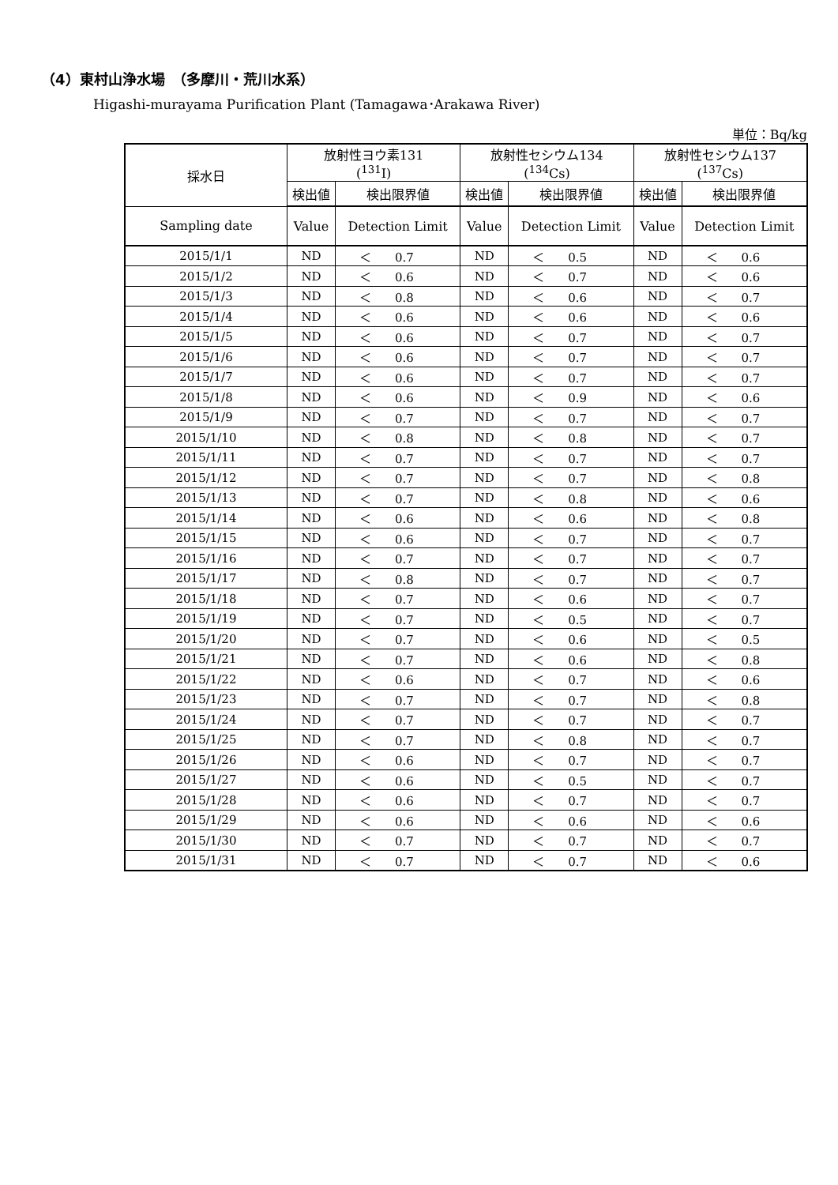（4）東村山浄水場　（多摩川・荒川水系）
Higashi-murayama Purification Plant (Tamagawa･Arakawa River)
単位：Bq/kg
| 採水日 | 放射性ヨウ素131 (<sup>131</sup>I) | | 放射性セシウム134 (<sup>134</sup>Cs) | | 放射性セシウム137 (<sup>137</sup>Cs) | |
| --- | --- | --- | --- | --- | --- | --- |
| | 検出値 | 検出限界値 | 検出値 | 検出限界値 | 検出値 | 検出限界値 |
| Sampling date | Value | Detection Limit | Value | Detection Limit | Value | Detection Limit |
| 2015/1/1 | ND | ＜ 0.7 | ND | ＜ 0.5 | ND | ＜ 0.6 |
| 2015/1/2 | ND | ＜ 0.6 | ND | ＜ 0.7 | ND | ＜ 0.6 |
| 2015/1/3 | ND | ＜ 0.8 | ND | ＜ 0.6 | ND | ＜ 0.7 |
| 2015/1/4 | ND | ＜ 0.6 | ND | ＜ 0.6 | ND | ＜ 0.6 |
| 2015/1/5 | ND | ＜ 0.6 | ND | ＜ 0.7 | ND | ＜ 0.7 |
| 2015/1/6 | ND | ＜ 0.6 | ND | ＜ 0.7 | ND | ＜ 0.7 |
| 2015/1/7 | ND | ＜ 0.6 | ND | ＜ 0.7 | ND | ＜ 0.7 |
| 2015/1/8 | ND | ＜ 0.6 | ND | ＜ 0.9 | ND | ＜ 0.6 |
| 2015/1/9 | ND | ＜ 0.7 | ND | ＜ 0.7 | ND | ＜ 0.7 |
| 2015/1/10 | ND | ＜ 0.8 | ND | ＜ 0.8 | ND | ＜ 0.7 |
| 2015/1/11 | ND | ＜ 0.7 | ND | ＜ 0.7 | ND | ＜ 0.7 |
| 2015/1/12 | ND | ＜ 0.7 | ND | ＜ 0.7 | ND | ＜ 0.8 |
| 2015/1/13 | ND | ＜ 0.7 | ND | ＜ 0.8 | ND | ＜ 0.6 |
| 2015/1/14 | ND | ＜ 0.6 | ND | ＜ 0.6 | ND | ＜ 0.8 |
| 2015/1/15 | ND | ＜ 0.6 | ND | ＜ 0.7 | ND | ＜ 0.7 |
| 2015/1/16 | ND | ＜ 0.7 | ND | ＜ 0.7 | ND | ＜ 0.7 |
| 2015/1/17 | ND | ＜ 0.8 | ND | ＜ 0.7 | ND | ＜ 0.7 |
| 2015/1/18 | ND | ＜ 0.7 | ND | ＜ 0.6 | ND | ＜ 0.7 |
| 2015/1/19 | ND | ＜ 0.7 | ND | ＜ 0.5 | ND | ＜ 0.7 |
| 2015/1/20 | ND | ＜ 0.7 | ND | ＜ 0.6 | ND | ＜ 0.5 |
| 2015/1/21 | ND | ＜ 0.7 | ND | ＜ 0.6 | ND | ＜ 0.8 |
| 2015/1/22 | ND | ＜ 0.6 | ND | ＜ 0.7 | ND | ＜ 0.6 |
| 2015/1/23 | ND | ＜ 0.7 | ND | ＜ 0.7 | ND | ＜ 0.8 |
| 2015/1/24 | ND | ＜ 0.7 | ND | ＜ 0.7 | ND | ＜ 0.7 |
| 2015/1/25 | ND | ＜ 0.7 | ND | ＜ 0.8 | ND | ＜ 0.7 |
| 2015/1/26 | ND | ＜ 0.6 | ND | ＜ 0.7 | ND | ＜ 0.7 |
| 2015/1/27 | ND | ＜ 0.6 | ND | ＜ 0.5 | ND | ＜ 0.7 |
| 2015/1/28 | ND | ＜ 0.6 | ND | ＜ 0.7 | ND | ＜ 0.7 |
| 2015/1/29 | ND | ＜ 0.6 | ND | ＜ 0.6 | ND | ＜ 0.6 |
| 2015/1/30 | ND | ＜ 0.7 | ND | ＜ 0.7 | ND | ＜ 0.7 |
| 2015/1/31 | ND | ＜ 0.7 | ND | ＜ 0.7 | ND | ＜ 0.6 |